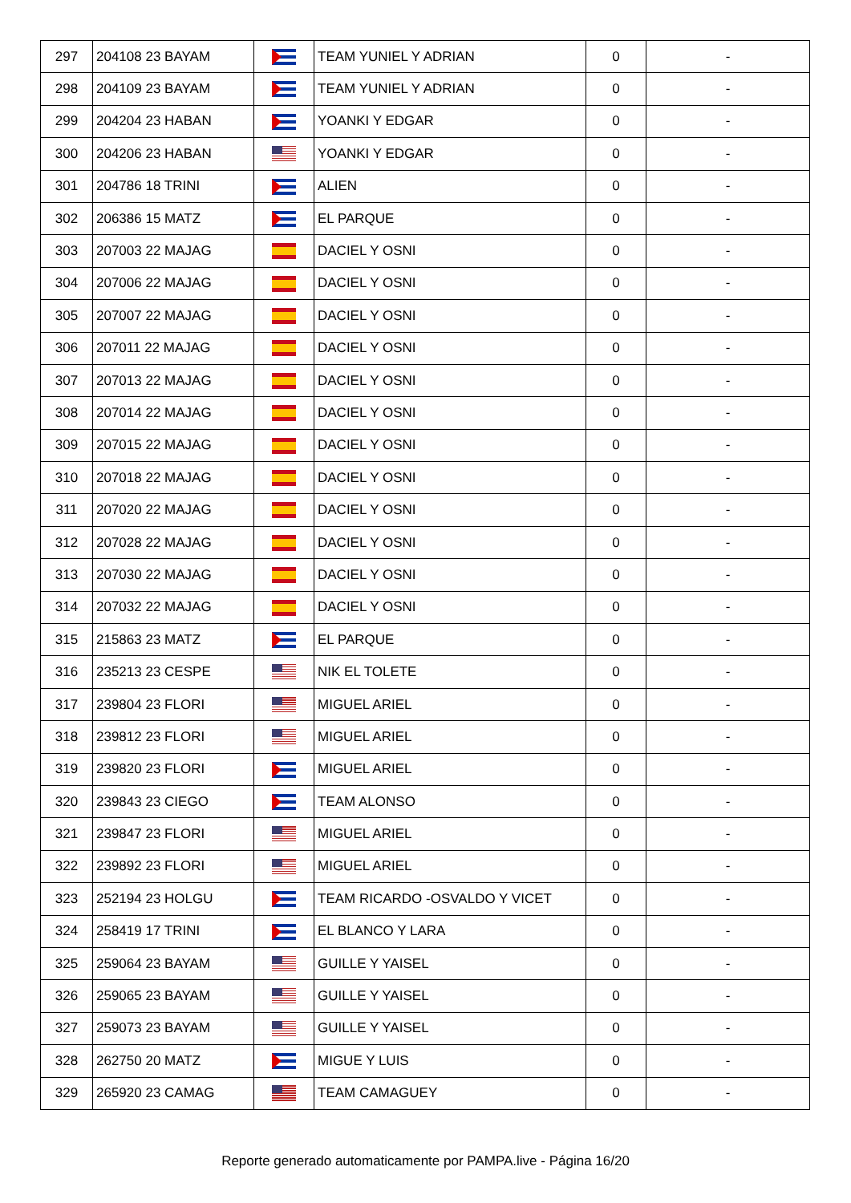| 297 | 204108 23 BAYAM | | TEAM YUNIEL Y ADRIAN | 0 | - |
| 298 | 204109 23 BAYAM | | TEAM YUNIEL Y ADRIAN | 0 | - |
| 299 | 204204 23 HABAN | | YOANKI Y EDGAR | 0 | - |
| 300 | 204206 23 HABAN | | YOANKI Y EDGAR | 0 | - |
| 301 | 204786 18 TRINI | | ALIEN | 0 | - |
| 302 | 206386 15 MATZ | | EL PARQUE | 0 | - |
| 303 | 207003 22 MAJAG | | DACIEL Y OSNI | 0 | - |
| 304 | 207006 22 MAJAG | | DACIEL Y OSNI | 0 | - |
| 305 | 207007 22 MAJAG | | DACIEL Y OSNI | 0 | - |
| 306 | 207011 22 MAJAG | | DACIEL Y OSNI | 0 | - |
| 307 | 207013 22 MAJAG | | DACIEL Y OSNI | 0 | - |
| 308 | 207014 22 MAJAG | | DACIEL Y OSNI | 0 | - |
| 309 | 207015 22 MAJAG | | DACIEL Y OSNI | 0 | - |
| 310 | 207018 22 MAJAG | | DACIEL Y OSNI | 0 | - |
| 311 | 207020 22 MAJAG | | DACIEL Y OSNI | 0 | - |
| 312 | 207028 22 MAJAG | | DACIEL Y OSNI | 0 | - |
| 313 | 207030 22 MAJAG | | DACIEL Y OSNI | 0 | - |
| 314 | 207032 22 MAJAG | | DACIEL Y OSNI | 0 | - |
| 315 | 215863 23 MATZ | | EL PARQUE | 0 | - |
| 316 | 235213 23 CESPE | | NIK EL TOLETE | 0 | - |
| 317 | 239804 23 FLORI | | MIGUEL ARIEL | 0 | - |
| 318 | 239812 23 FLORI | | MIGUEL ARIEL | 0 | - |
| 319 | 239820 23 FLORI | | MIGUEL ARIEL | 0 | - |
| 320 | 239843 23 CIEGO | | TEAM ALONSO | 0 | - |
| 321 | 239847 23 FLORI | | MIGUEL ARIEL | 0 | - |
| 322 | 239892 23 FLORI | | MIGUEL ARIEL | 0 | - |
| 323 | 252194 23 HOLGU | | TEAM RICARDO -OSVALDO Y VICET | 0 | - |
| 324 | 258419 17 TRINI | | EL BLANCO Y LARA | 0 | - |
| 325 | 259064 23 BAYAM | | GUILLE Y YAISEL | 0 | - |
| 326 | 259065 23 BAYAM | | GUILLE Y YAISEL | 0 | - |
| 327 | 259073 23 BAYAM | | GUILLE Y YAISEL | 0 | - |
| 328 | 262750 20 MATZ | | MIGUE Y LUIS | 0 | - |
| 329 | 265920 23 CAMAG | | TEAM CAMAGUEY | 0 | - |
Reporte generado automaticamente por PAMPA.live - Página 16/20